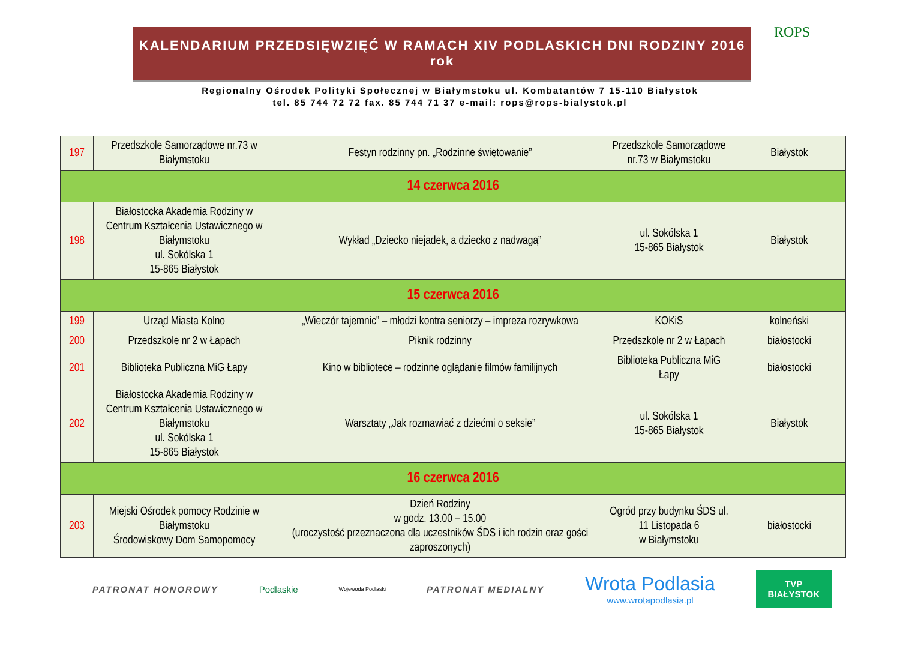ROPS
KALENDARIUM PRZEDSIĘWZIĘĆ W RAMACH XIV PODLASKICH DNI RODZINY 2016 rok
Regionalny Ośrodek Polityki Społecznej w Białymstoku ul. Kombatantów 7 15-110 Białystok
tel. 85 744 72 72 fax. 85 744 71 37 e-mail: rops@rops-bialystok.pl
| 197 | Przedszkole Samorządowe nr.73 w Białymstoku | Festyn rodzinny pn. „Rodzinne świętowanie” | Przedszkole Samorządowe nr.73 w Białymstoku | Białystok |
| 14 czerwca 2016 | | | | |
| 198 | Białostocka Akademia Rodziny w Centrum Kształcenia Ustawicznego w Białymstoku ul. Sokólska 1 15-865 Białystok | Wykład „Dziecko niejadek, a dziecko z nadwagą” | ul. Sokólska 1 15-865 Białystok | Białystok |
| 15 czerwca 2016 | | | | |
| 199 | Urząd Miasta Kolno | „Wieczór tajemnic” – młodzi kontra seniorzy – impreza rozrywkowa | KOKiS | kolneński |
| 200 | Przedszkole nr 2 w Łapach | Piknik rodzinny | Przedszkole nr 2 w Łapach | białostocki |
| 201 | Biblioteka Publiczna MiG Łapy | Kino w bibliotece – rodzinne oglądanie filmów familijnych | Biblioteka Publiczna MiG Łapy | białostocki |
| 202 | Białostocka Akademia Rodziny w Centrum Kształcenia Ustawicznego w Białymstoku ul. Sokólska 1 15-865 Białystok | Warsztaty „Jak rozmawiać z dziećmi o seksie” | ul. Sokólska 1 15-865 Białystok | Białystok |
| 16 czerwca 2016 | | | | |
| 203 | Miejski Ośrodek pomocy Rodzinie w Białymstoku Środowiskowy Dom Samopomocy | Dzień Rodziny w godz. 13.00 – 15.00 (uroczystość przeznaczona dla uczestników ŚDS i ich rodzin oraz gości zaproszonych) | Ogród przy budynku ŚDS ul. 11 Listopada 6 w Białymstoku | białostocki |
PATRONAT HONOROWY Podlaskie Wojewoda Podlaski PATRONAT MEDIALNY Wrota Podlasia
www.wrotapodlasia.pl TVP
BIAŁYSTOK